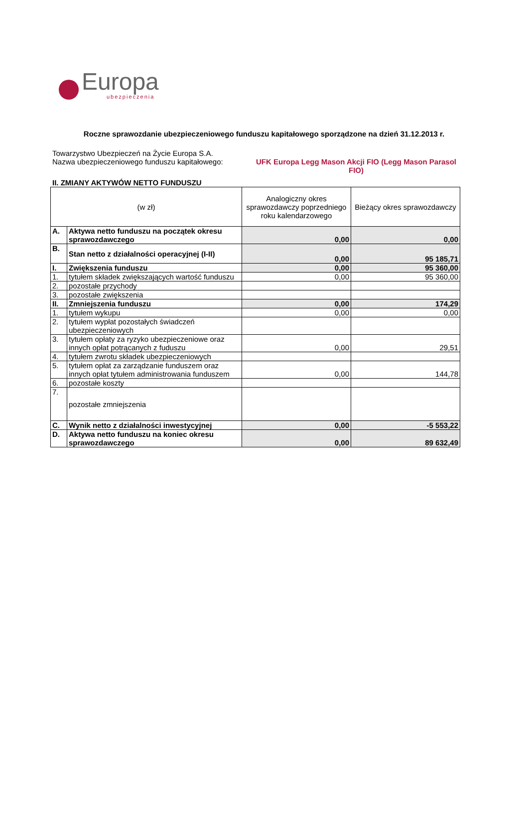Europa
ubezpieczenia
Roczne sprawozdanie ubezpieczeniowego funduszu kapitałowego sporządzone na dzień 31.12.2013 r.
Towarzystwo Ubezpieczeń na Życie Europa S.A.
Nazwa ubezpieczeniowego funduszu kapitałowego:
UFK Europa Legg Mason Akcji FIO (Legg Mason Parasol FIO)
II. ZMIANY AKTYWÓW NETTO FUNDUSZU
| (w zł) | | Analogiczny okres sprawozdawczy poprzedniego roku kalendarzowego | Bieżący okres sprawozdawczy |
| --- | --- | --- | --- |
| A. | Aktywa netto funduszu na początek okresu sprawozdawczego | 0,00 | 0,00 |
| B. | Stan netto z działalności operacyjnej (I-II) | 0,00 | 95 185,71 |
| I. | Zwiększenia funduszu | 0,00 | 95 360,00 |
| 1. | tytułem składek zwiększających wartość funduszu | 0,00 | 95 360,00 |
| 2. | pozostałe przychody | | |
| 3. | pozostałe zwiększenia | | |
| II. | Zmniejszenia funduszu | 0,00 | 174,29 |
| 1. | tytułem wykupu | 0,00 | 0,00 |
| 2. | tytułem wypłat pozostałych świadczeń ubezpieczeniowych | | |
| 3. | tytułem opłaty za ryzyko ubezpieczeniowe oraz innych opłat potrącanych z fuduszu | 0,00 | 29,51 |
| 4. | tytułem zwrotu składek ubezpieczeniowych | | |
| 5. | tytułem opłat za zarządzanie funduszem oraz innych opłat tytułem administrowania funduszem | 0,00 | 144,78 |
| 6. | pozostałe koszty | | |
| 7. | pozostałe zmniejszenia | | |
| C. | Wynik netto z działalności inwestycyjnej | 0,00 | -5 553,22 |
| D. | Aktywa netto funduszu na koniec okresu sprawozdawczego | 0,00 | 89 632,49 |